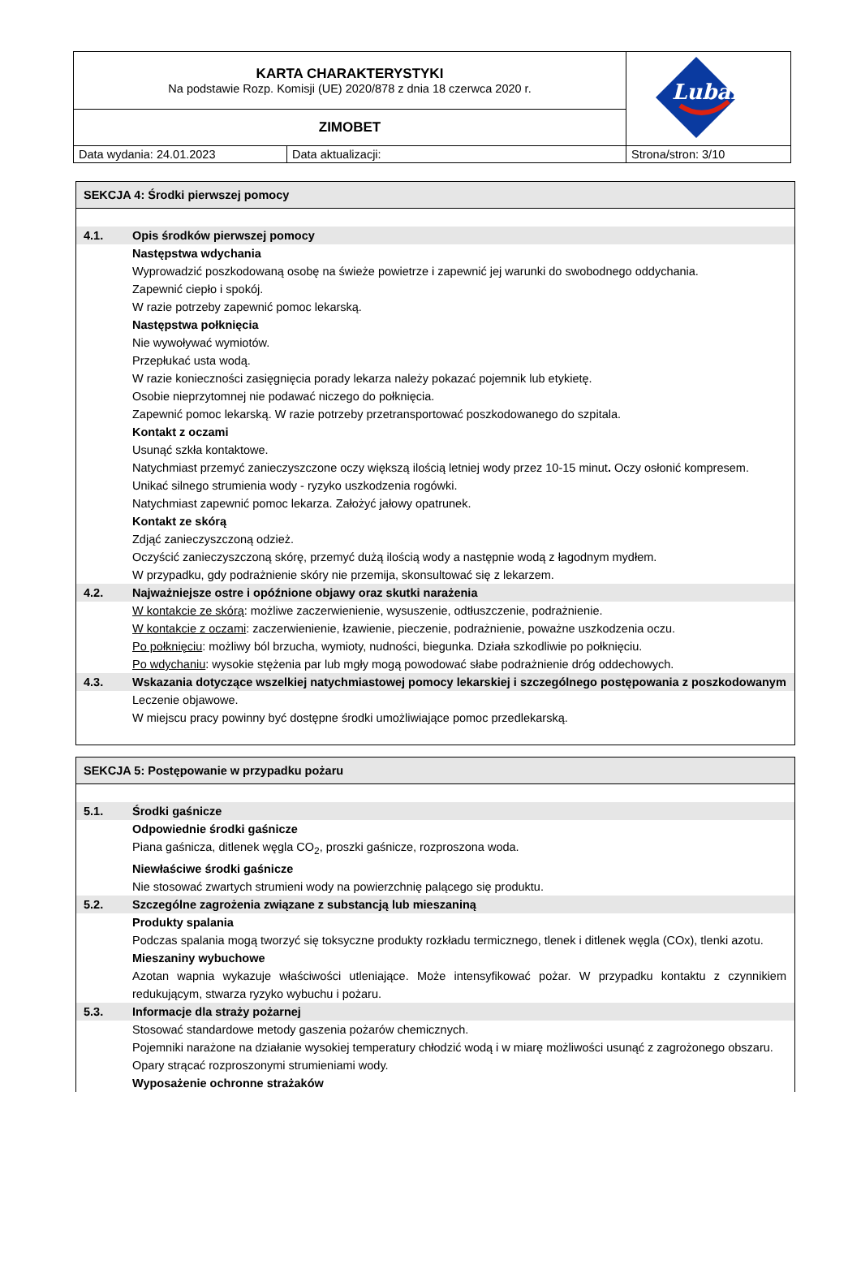| KARTA CHARAKTERYSTYKI Na podstawie Rozp. Komisji (UE) 2020/878 z dnia 18 czerwca 2020 r. | | Lubanta |
| ZIMOBET | | |
| Data wydania: 24.01.2023 | Data aktualizacji: | Strona/stron: 3/10 |
SEKCJA 4: Środki pierwszej pomocy
4.1. Opis środków pierwszej pomocy
Następstwa wdychania
Wyprowadzić poszkodowaną osobę na świeże powietrze i zapewnić jej warunki do swobodnego oddychania.
Zapewnić ciepło i spokój.
W razie potrzeby zapewnić pomoc lekarską.
Następstwa połknięcia
Nie wywoływać wymiotów.
Przepłukać usta wodą.
W razie konieczności zasięgnięcia porady lekarza należy pokazać pojemnik lub etykietę.
Osobie nieprzytomnej nie podawać niczego do połknięcia.
Zapewnić pomoc lekarską. W razie potrzeby przetransportować poszkodowanego do szpitala.
Kontakt z oczami
Usunąć szkła kontaktowe.
Natychmiast przemyć zanieczyszczone oczy większą ilością letniej wody przez 10-15 minut. Oczy osłonić kompresem.
Unikać silnego strumienia wody - ryzyko uszkodzenia rogówki.
Natychmiast zapewnić pomoc lekarza. Założyć jałowy opatrunek.
Kontakt ze skórą
Zdjąć zanieczyszczoną odzież.
Oczyścić zanieczyszczoną skórę, przemyć dużą ilością wody a następnie wodą z łagodnym mydłem.
W przypadku, gdy podrażnienie skóry nie przemija, skonsultować się z lekarzem.
4.2. Najważniejsze ostre i opóźnione objawy oraz skutki narażenia
W kontakcie ze skórą: możliwe zaczerwienienie, wysuszenie, odtłuszczenie, podrażnienie.
W kontakcie z oczami: zaczerwienienie, łzawienie, pieczenie, podrażnienie, poważne uszkodzenia oczu.
Po połknięciu: możliwy ból brzucha, wymioty, nudności, biegunka. Działa szkodliwie po połknięciu.
Po wdychaniu: wysokie stężenia par lub mgły mogą powodować słabe podrażnienie dróg oddechowych.
4.3. Wskazania dotyczące wszelkiej natychmiastowej pomocy lekarskiej i szczególnego postępowania z poszkodowanym
Leczenie objawowe.
W miejscu pracy powinny być dostępne środki umożliwiające pomoc przedlekarską.
SEKCJA 5: Postępowanie w przypadku pożaru
5.1. Środki gaśnicze
Odpowiednie środki gaśnicze
Piana gaśnicza, ditlenek węgla CO<sub>2</sub>, proszki gaśnicze, rozproszona woda.
Niewłaściwe środki gaśnicze
Nie stosować zwartych strumieni wody na powierzchnię palącego się produktu.
5.2. Szczególne zagrożenia związane z substancją lub mieszaniną
Produkty spalania
Podczas spalania mogą tworzyć się toksyczne produkty rozkładu termicznego, tlenek i ditlenek węgla (COx), tlenki azotu.
Mieszaniny wybuchowe
Azotan wapnia wykazuje właściwości utleniające. Może intensyfikować pożar. W przypadku kontaktu z czynnikiem redukującym, stwarza ryzyko wybuchu i pożaru.
5.3. Informacje dla straży pożarnej
Stosować standardowe metody gaszenia pożarów chemicznych.
Pojemniki narażone na działanie wysokiej temperatury chłodzić wodą i w miarę możliwości usunąć z zagrożonego obszaru.
Opary strącać rozproszonymi strumieniami wody.
Wyposażenie ochronne strażaków